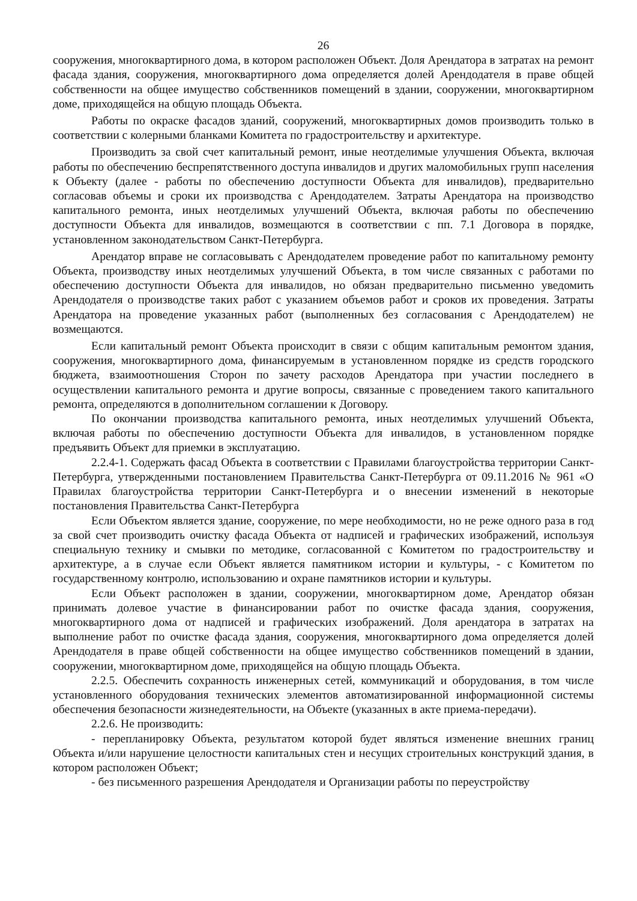26
сооружения, многоквартирного дома, в котором расположен Объект. Доля Арендатора в затратах на ремонт фасада здания, сооружения, многоквартирного дома определяется долей Арендодателя в праве общей собственности на общее имущество собственников помещений в здании, сооружении, многоквартирном доме, приходящейся на общую площадь Объекта.
Работы по окраске фасадов зданий, сооружений, многоквартирных домов производить только в соответствии с колерными бланками Комитета по градостроительству и архитектуре.
Производить за свой счет капитальный ремонт, иные неотделимые улучшения Объекта, включая работы по обеспечению беспрепятственного доступа инвалидов и других маломобильных групп населения к Объекту (далее - работы по обеспечению доступности Объекта для инвалидов), предварительно согласовав объемы и сроки их производства с Арендодателем. Затраты Арендатора на производство капитального ремонта, иных неотделимых улучшений Объекта, включая работы по обеспечению доступности Объекта для инвалидов, возмещаются в соответствии с пп. 7.1 Договора в порядке, установленном законодательством Санкт-Петербурга.
Арендатор вправе не согласовывать с Арендодателем проведение работ по капитальному ремонту Объекта, производству иных неотделимых улучшений Объекта, в том числе связанных с работами по обеспечению доступности Объекта для инвалидов, но обязан предварительно письменно уведомить Арендодателя о производстве таких работ с указанием объемов работ и сроков их проведения. Затраты Арендатора на проведение указанных работ (выполненных без согласования с Арендодателем) не возмещаются.
Если капитальный ремонт Объекта происходит в связи с общим капитальным ремонтом здания, сооружения, многоквартирного дома, финансируемым в установленном порядке из средств городского бюджета, взаимоотношения Сторон по зачету расходов Арендатора при участии последнего в осуществлении капитального ремонта и другие вопросы, связанные с проведением такого капитального ремонта, определяются в дополнительном соглашении к Договору.
По окончании производства капитального ремонта, иных неотделимых улучшений Объекта, включая работы по обеспечению доступности Объекта для инвалидов, в установленном порядке предъявить Объект для приемки в эксплуатацию.
2.2.4-1. Содержать фасад Объекта в соответствии с Правилами благоустройства территории Санкт-Петербурга, утвержденными постановлением Правительства Санкт-Петербурга от 09.11.2016 № 961 «О Правилах благоустройства территории Санкт-Петербурга и о внесении изменений в некоторые постановления Правительства Санкт-Петербурга
Если Объектом является здание, сооружение, по мере необходимости, но не реже одного раза в год за свой счет производить очистку фасада Объекта от надписей и графических изображений, используя специальную технику и смывки по методике, согласованной с Комитетом по градостроительству и архитектуре, а в случае если Объект является памятником истории и культуры, - с Комитетом по государственному контролю, использованию и охране памятников истории и культуры.
Если Объект расположен в здании, сооружении, многоквартирном доме, Арендатор обязан принимать долевое участие в финансировании работ по очистке фасада здания, сооружения, многоквартирного дома от надписей и графических изображений. Доля арендатора в затратах на выполнение работ по очистке фасада здания, сооружения, многоквартирного дома определяется долей Арендодателя в праве общей собственности на общее имущество собственников помещений в здании, сооружении, многоквартирном доме, приходящейся на общую площадь Объекта.
2.2.5. Обеспечить сохранность инженерных сетей, коммуникаций и оборудования, в том числе установленного оборудования технических элементов автоматизированной информационной системы обеспечения безопасности жизнедеятельности, на Объекте (указанных в акте приема-передачи).
2.2.6. Не производить:
- перепланировку Объекта, результатом которой будет являться изменение внешних границ Объекта и/или нарушение целостности капитальных стен и несущих строительных конструкций здания, в котором расположен Объект;
- без письменного разрешения Арендодателя и Организации работы по переустройству